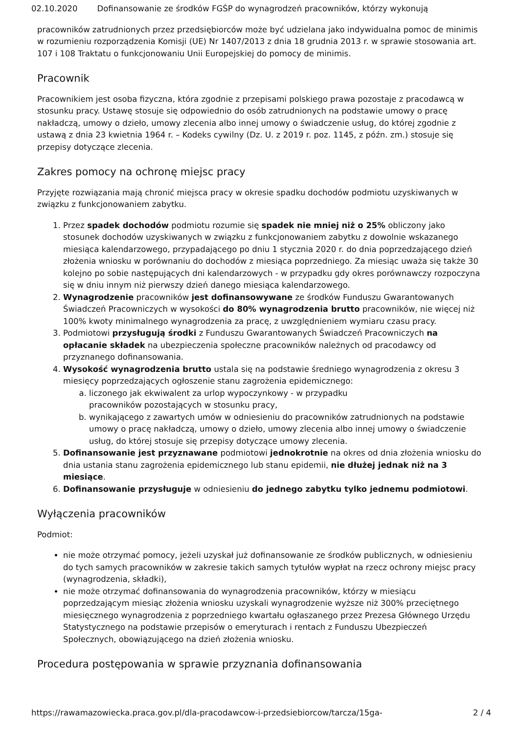02.10.2020 Dofinansowanie ze środków FGŚP do wynagrodzeń pracowników, którzy wykonują
pracowników zatrudnionych przez przedsiębiorców może być udzielana jako indywidualna pomoc de minimis w rozumieniu rozporządzenia Komisji (UE) Nr 1407/2013 z dnia 18 grudnia 2013 r. w sprawie stosowania art. 107 i 108 Traktatu o funkcjonowaniu Unii Europejskiej do pomocy de minimis.
Pracownik
Pracownikiem jest osoba fizyczna, która zgodnie z przepisami polskiego prawa pozostaje z pracodawcą w stosunku pracy. Ustawę stosuje się odpowiednio do osób zatrudnionych na podstawie umowy o pracę nakładczą, umowy o dzieło, umowy zlecenia albo innej umowy o świadczenie usług, do której zgodnie z ustawą z dnia 23 kwietnia 1964 r. – Kodeks cywilny (Dz. U. z 2019 r. poz. 1145, z późn. zm.) stosuje się przepisy dotyczące zlecenia.
Zakres pomocy na ochronę miejsc pracy
Przyjęte rozwiązania mają chronić miejsca pracy w okresie spadku dochodów podmiotu uzyskiwanych w związku z funkcjonowaniem zabytku.
1. Przez spadek dochodów podmiotu rozumie się spadek nie mniej niż o 25% obliczony jako stosunek dochodów uzyskiwanych w związku z funkcjonowaniem zabytku z dowolnie wskazanego miesiąca kalendarzowego, przypadającego po dniu 1 stycznia 2020 r. do dnia poprzedzającego dzień złożenia wniosku w porównaniu do dochodów z miesiąca poprzedniego. Za miesiąc uważa się także 30 kolejno po sobie następujących dni kalendarzowych - w przypadku gdy okres porównawczy rozpoczyna się w dniu innym niż pierwszy dzień danego miesiąca kalendarzowego.
2. Wynagrodzenie pracowników jest dofinansowywane ze środków Funduszu Gwarantowanych Świadczeń Pracowniczych w wysokości do 80% wynagrodzenia brutto pracowników, nie więcej niż 100% kwoty minimalnego wynagrodzenia za pracę, z uwzględnieniem wymiaru czasu pracy.
3. Podmiotowi przysługują środki z Funduszu Gwarantowanych Świadczeń Pracowniczych na opłacanie składek na ubezpieczenia społeczne pracowników należnych od pracodawcy od przyznanego dofinansowania.
4. Wysokość wynagrodzenia brutto ustala się na podstawie średniego wynagrodzenia z okresu 3 miesięcy poprzedzających ogłoszenie stanu zagrożenia epidemicznego:
a. liczonego jak ekwiwalent za urlop wypoczynkowy - w przypadku
pracowników pozostających w stosunku pracy,
b. wynikającego z zawartych umów w odniesieniu do pracowników zatrudnionych na podstawie umowy o pracę nakładczą, umowy o dzieło, umowy zlecenia albo innej umowy o świadczenie usług, do której stosuje się przepisy dotyczące umowy zlecenia.
5. Dofinansowanie jest przyznawane podmiotowi jednokrotnie na okres od dnia złożenia wniosku do dnia ustania stanu zagrożenia epidemicznego lub stanu epidemii, nie dłużej jednak niż na 3 miesiące.
6. Dofinansowanie przysługuje w odniesieniu do jednego zabytku tylko jednemu podmiotowi.
Wyłączenia pracowników
Podmiot:
nie może otrzymać pomocy, jeżeli uzyskał już dofinansowanie ze środków publicznych, w odniesieniu do tych samych pracowników w zakresie takich samych tytułów wypłat na rzecz ochrony miejsc pracy (wynagrodzenia, składki),
nie może otrzymać dofinansowania do wynagrodzenia pracowników, którzy w miesiącu poprzedzającym miesiąc złożenia wniosku uzyskali wynagrodzenie wyższe niż 300% przeciętnego miesięcznego wynagrodzenia z poprzedniego kwartału ogłaszanego przez Prezesa Głównego Urzędu Statystycznego na podstawie przepisów o emeryturach i rentach z Funduszu Ubezpieczeń Społecznych, obowiązującego na dzień złożenia wniosku.
Procedura postępowania w sprawie przyznania dofinansowania
https://rawamazowiecka.praca.gov.pl/dla-pracodawcow-i-przedsiebiorcow/tarcza/15ga- 2 / 4